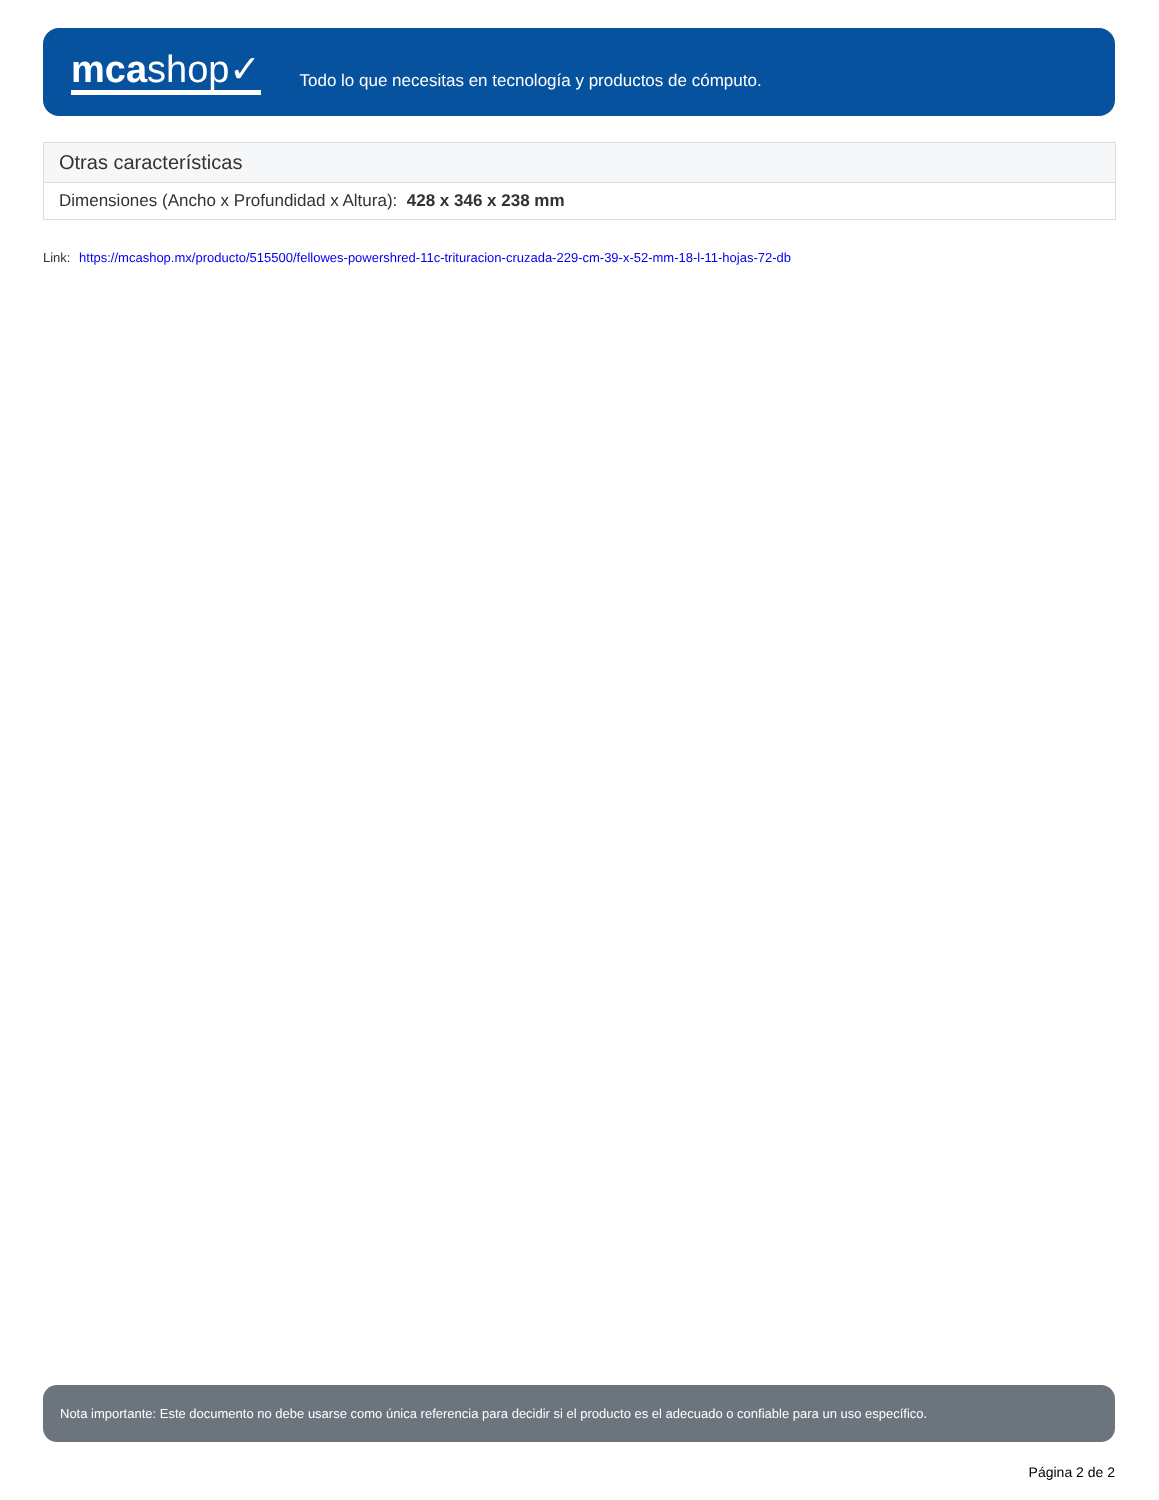mcashop✓
Todo lo que necesitas en tecnología y productos de cómputo.
| Otras características |
| --- |
| Dimensiones (Ancho x Profundidad x Altura): 428 x 346 x 238 mm |
Link: https://mcashop.mx/producto/515500/fellowes-powershred-11c-trituracion-cruzada-229-cm-39-x-52-mm-18-l-11-hojas-72-db
Nota importante: Este documento no debe usarse como única referencia para decidir si el producto es el adecuado o confiable para un uso específico.
Página 2 de 2